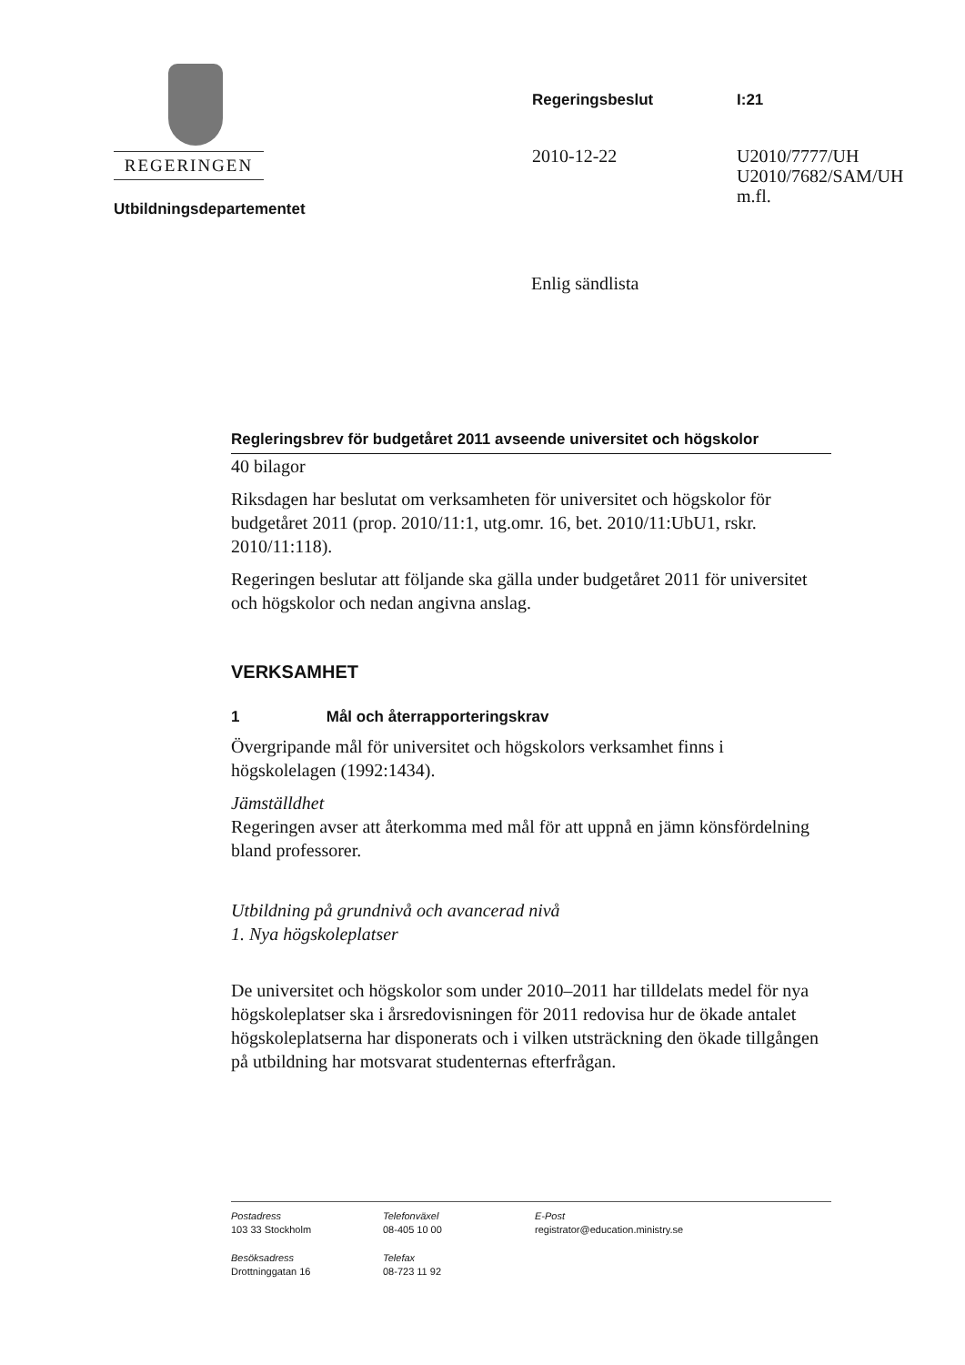REGERINGEN
Utbildningsdepartementet
Regeringsbeslut
2010-12-22
I:21
U2010/7777/UH
U2010/7682/SAM/UH
m.fl.
Enlig sändlista
Regleringsbrev för budgetåret 2011 avseende universitet och högskolor
40 bilagor
Riksdagen har beslutat om verksamheten för universitet och högskolor för budgetåret 2011 (prop. 2010/11:1, utg.omr. 16, bet. 2010/11:UbU1, rskr. 2010/11:118).
Regeringen beslutar att följande ska gälla under budgetåret 2011 för universitet och högskolor och nedan angivna anslag.
VERKSAMHET
1 Mål och återrapporteringskrav
Övergripande mål för universitet och högskolors verksamhet finns i högskolelagen (1992:1434).
Jämställdhet
Regeringen avser att återkomma med mål för att uppnå en jämn könsfördelning bland professorer.
Utbildning på grundnivå och avancerad nivå
1. Nya högskoleplatser
De universitet och högskolor som under 2010–2011 har tilldelats medel för nya högskoleplatser ska i årsredovisningen för 2011 redovisa hur de ökade antalet högskoleplatserna har disponerats och i vilken utsträckning den ökade tillgången på utbildning har motsvarat studenternas efterfrågan.
Postadress
103 33 Stockholm
Telefonväxel
08-405 10 00
E-Post
registrator@education.ministry.se
Besöksadress
Drottninggatan 16
Telefax
08-723 11 92